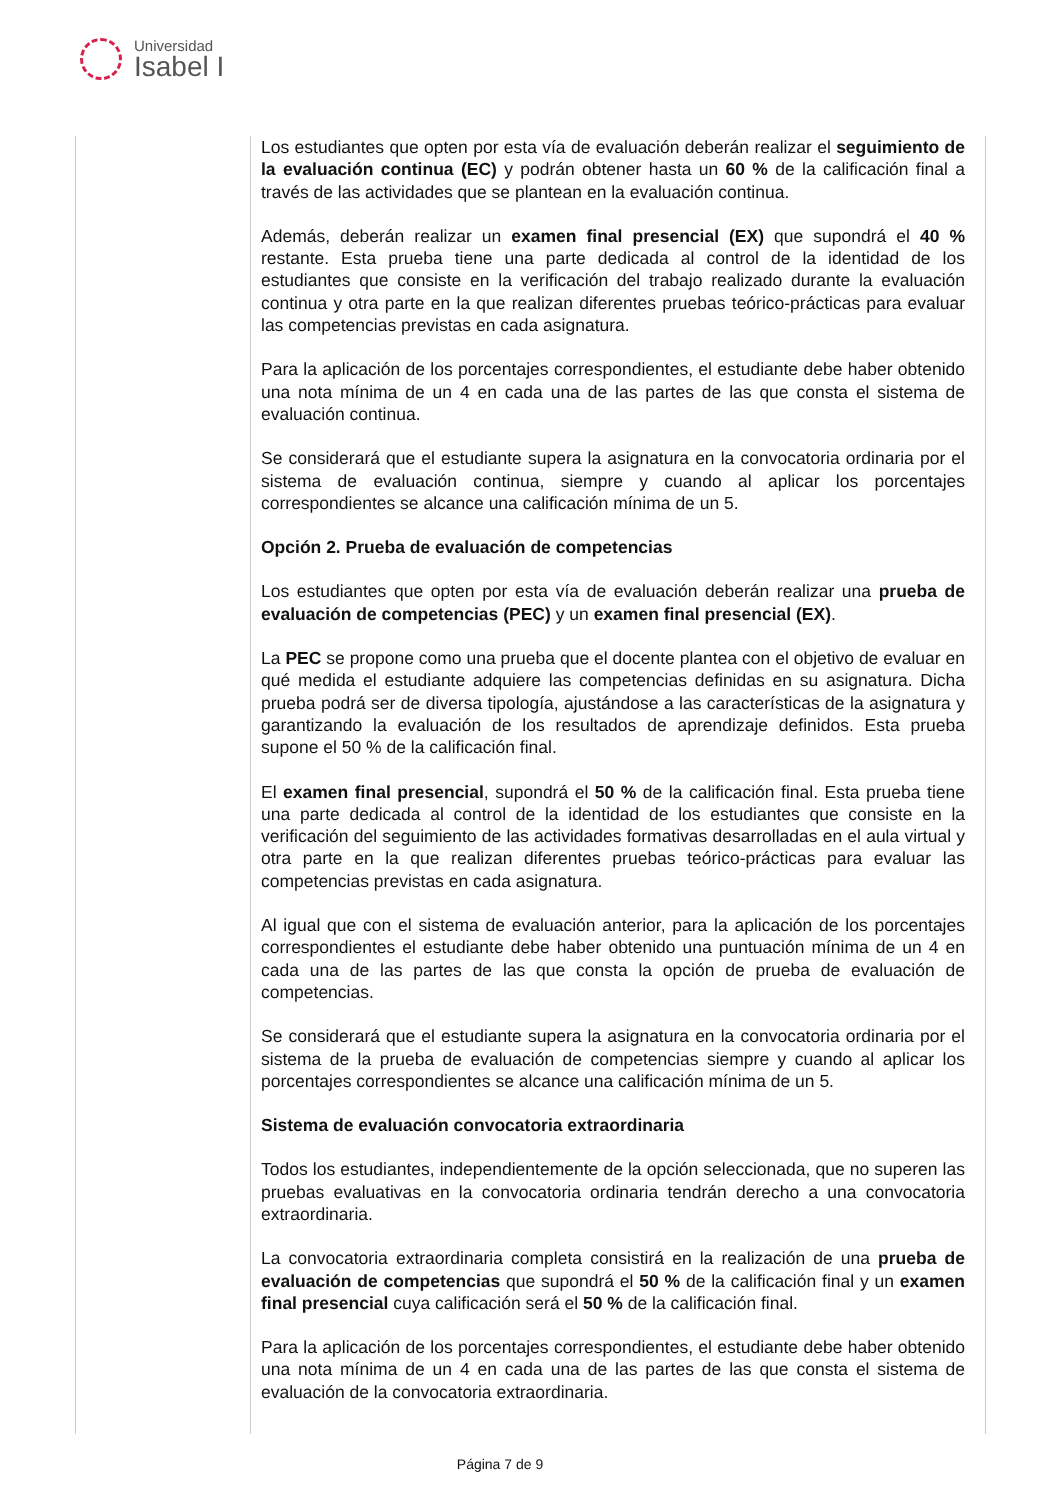Universidad
Isabel I
| | Los estudiantes que opten por esta vía de evaluación deberán realizar el seguimiento de la evaluación continua (EC) y podrán obtener hasta un 60 % de la calificación final a través de las actividades que se plantean en la evaluación continua. Además, deberán realizar un examen final presencial (EX) que supondrá el 40 % restante. Esta prueba tiene una parte dedicada al control de la identidad de los estudiantes que consiste en la verificación del trabajo realizado durante la evaluación continua y otra parte en la que realizan diferentes pruebas teórico-prácticas para evaluar las competencias previstas en cada asignatura. Para la aplicación de los porcentajes correspondientes, el estudiante debe haber obtenido una nota mínima de un 4 en cada una de las partes de las que consta el sistema de evaluación continua. Se considerará que el estudiante supera la asignatura en la convocatoria ordinaria por el sistema de evaluación continua, siempre y cuando al aplicar los porcentajes correspondientes se alcance una calificación mínima de un 5. Opción 2. Prueba de evaluación de competencias Los estudiantes que opten por esta vía de evaluación deberán realizar una prueba de evaluación de competencias (PEC) y un examen final presencial (EX) . La PEC se propone como una prueba que el docente plantea con el objetivo de evaluar en qué medida el estudiante adquiere las competencias definidas en su asignatura. Dicha prueba podrá ser de diversa tipología, ajustándose a las características de la asignatura y garantizando la evaluación de los resultados de aprendizaje definidos. Esta prueba supone el 50 % de la calificación final. El examen final presencial , supondrá el 50 % de la calificación final. Esta prueba tiene una parte dedicada al control de la identidad de los estudiantes que consiste en la verificación del seguimiento de las actividades formativas desarrolladas en el aula virtual y otra parte en la que realizan diferentes pruebas teórico-prácticas para evaluar las competencias previstas en cada asignatura. Al igual que con el sistema de evaluación anterior, para la aplicación de los porcentajes correspondientes el estudiante debe haber obtenido una puntuación mínima de un 4 en cada una de las partes de las que consta la opción de prueba de evaluación de competencias. Se considerará que el estudiante supera la asignatura en la convocatoria ordinaria por el sistema de la prueba de evaluación de competencias siempre y cuando al aplicar los porcentajes correspondientes se alcance una calificación mínima de un 5. Sistema de evaluación convocatoria extraordinaria Todos los estudiantes, independientemente de la opción seleccionada, que no superen las pruebas evaluativas en la convocatoria ordinaria tendrán derecho a una convocatoria extraordinaria. La convocatoria extraordinaria completa consistirá en la realización de una prueba de evaluación de competencias que supondrá el 50 % de la calificación final y un examen final presencial cuya calificación será el 50 % de la calificación final. Para la aplicación de los porcentajes correspondientes, el estudiante debe haber obtenido una nota mínima de un 4 en cada una de las partes de las que consta el sistema de evaluación de la convocatoria extraordinaria. |
Página 7 de 9